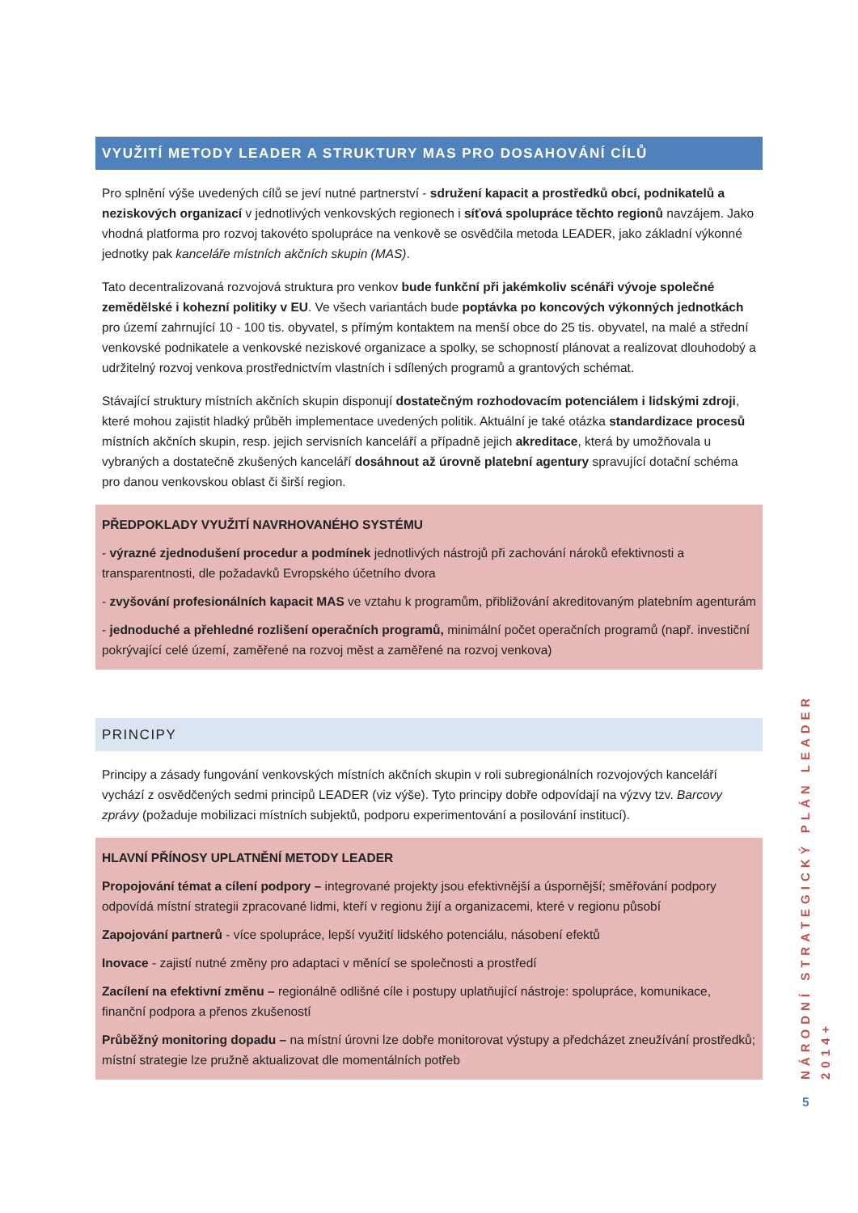VYUŽITÍ METODY LEADER A STRUKTURY MAS PRO DOSAHOVÁNÍ CÍLŮ
Pro splnění výše uvedených cílů se jeví nutné partnerství - sdružení kapacit a prostředků obcí, podnikatelů a neziskových organizací v jednotlivých venkovských regionech i síťová spolupráce těchto regionů navzájem. Jako vhodná platforma pro rozvoj takovéto spolupráce na venkově se osvědčila metoda LEADER, jako základní výkonné jednotky pak kanceláře místních akčních skupin (MAS).
Tato decentralizovaná rozvojová struktura pro venkov bude funkční při jakémkoliv scénáři vývoje společné zemědělské i kohezní politiky v EU. Ve všech variantách bude poptávka po koncových výkonných jednotkách pro území zahrnující 10 - 100 tis. obyvatel, s přímým kontaktem na menší obce do 25 tis. obyvatel, na malé a střední venkovské podnikatele a venkovské neziskové organizace a spolky, se schopností plánovat a realizovat dlouhodobý a udržitelný rozvoj venkova prostřednictvím vlastních i sdílených programů a grantových schémat.
Stávající struktury místních akčních skupin disponují dostatečným rozhodovacím potenciálem i lidskými zdroji, které mohou zajistit hladký průběh implementace uvedených politik. Aktuální je také otázka standardizace procesů místních akčních skupin, resp. jejich servisních kanceláří a případně jejich akreditace, která by umožňovala u vybraných a dostatečně zkušených kanceláří dosáhnout až úrovně platební agentury spravující dotační schéma pro danou venkovskou oblast či širší region.
PŘEDPOKLADY VYUŽITÍ NAVRHOVANÉHO SYSTÉMU
- výrazné zjednodušení procedur a podmínek jednotlivých nástrojů při zachování nároků efektivnosti a transparentnosti, dle požadavků Evropského účetního dvora
- zvyšování profesionálních kapacit MAS ve vztahu k programům, přibližování akreditovaným platebním agenturám
- jednoduché a přehledné rozlišení operačních programů, minimální počet operačních programů (např. investiční pokrývající celé území, zaměřené na rozvoj měst a zaměřené na rozvoj venkova)
PRINCIPY
Principy a zásady fungování venkovských místních akčních skupin v roli subregionálních rozvojových kanceláří vychází z osvědčených sedmi principů LEADER (viz výše). Tyto principy dobře odpovídají na výzvy tzv. Barcovy zprávy (požaduje mobilizaci místních subjektů, podporu experimentování a posilování institucí).
HLAVNÍ PŘÍNOSY UPLATNĚNÍ METODY LEADER
Propojování témat a cílení podpory – integrované projekty jsou efektivnější a úspornější; směřování podpory odpovídá místní strategii zpracované lidmi, kteří v regionu žijí a organizacemi, které v regionu působí
Zapojování partnerů - více spolupráce, lepší využití lidského potenciálu, násobení efektů
Inovace - zajistí nutné změny pro adaptaci v měnící se společnosti a prostředí
Zacílení na efektivní změnu – regionálně odlišné cíle i postupy uplatňující nástroje: spolupráce, komunikace, finanční podpora a přenos zkušeností
Průběžný monitoring dopadu – na místní úrovni lze dobře monitorovat výstupy a předcházet zneužívání prostředků; místní strategie lze pružně aktualizovat dle momentálních potřeb
NÁRODNÍ STRATEGICKÝ PLÁN LEADER 2014+
5